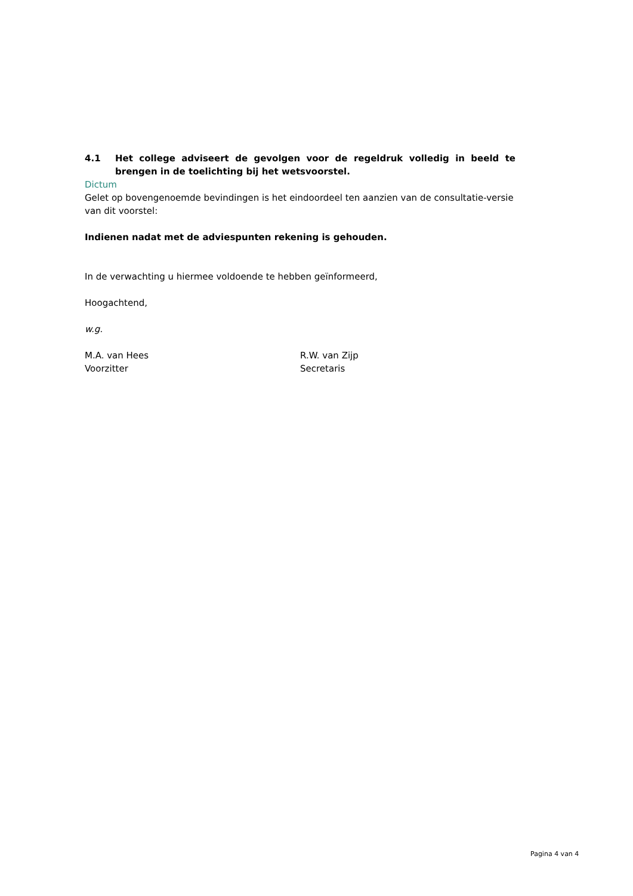4.1 Het college adviseert de gevolgen voor de regeldruk volledig in beeld te brengen in de toelichting bij het wetsvoorstel.
Dictum
Gelet op bovengenoemde bevindingen is het eindoordeel ten aanzien van de consultatie-versie van dit voorstel:
Indienen nadat met de adviespunten rekening is gehouden.
In de verwachting u hiermee voldoende te hebben geïnformeerd,
Hoogachtend,
w.g.
M.A. van Hees
Voorzitter
R.W. van Zijp
Secretaris
Pagina 4 van 4